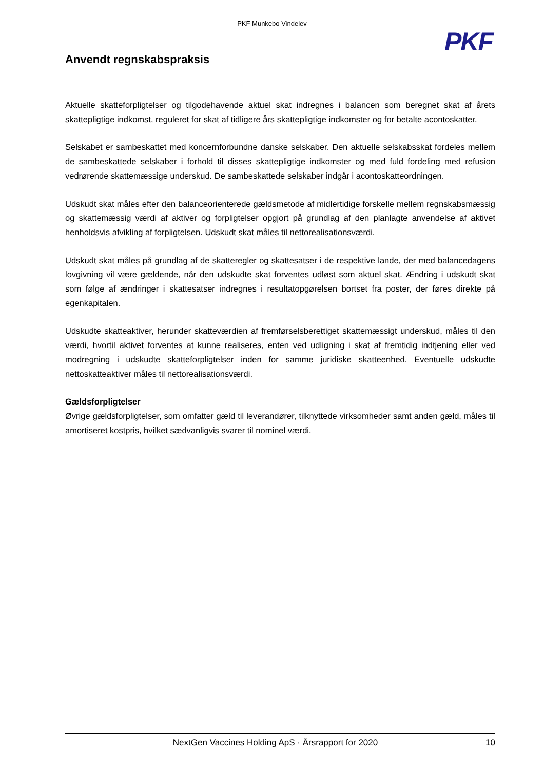PKF Munkebo Vindelev
PKF
Anvendt regnskabspraksis
Aktuelle skatteforpligtelser og tilgodehavende aktuel skat indregnes i balancen som beregnet skat af årets skattepligtige indkomst, reguleret for skat af tidligere års skattepligtige indkomster og for betalte acontoskatter.
Selskabet er sambeskattet med koncernforbundne danske selskaber. Den aktuelle selskabsskat fordeles mellem de sambeskattede selskaber i forhold til disses skattepligtige indkomster og med fuld fordeling med refusion vedrørende skattemæssige underskud. De sambeskattede selskaber indgår i acontoskatteordningen.
Udskudt skat måles efter den balanceorienterede gældsmetode af midlertidige forskelle mellem regnskabsmæssig og skattemæssig værdi af aktiver og forpligtelser opgjort på grundlag af den planlagte anvendelse af aktivet henholdsvis afvikling af forpligtelsen. Udskudt skat måles til nettorealisationsværdi.
Udskudt skat måles på grundlag af de skatteregler og skattesatser i de respektive lande, der med balancedagens lovgivning vil være gældende, når den udskudte skat forventes udløst som aktuel skat. Ændring i udskudt skat som følge af ændringer i skattesatser indregnes i resultatopgørelsen bortset fra poster, der føres direkte på egenkapitalen.
Udskudte skatteaktiver, herunder skatteværdien af fremførselsberettiget skattemæssigt underskud, måles til den værdi, hvortil aktivet forventes at kunne realiseres, enten ved udligning i skat af fremtidig indtjening eller ved modregning i udskudte skatteforpligtelser inden for samme juridiske skatteenhed. Eventuelle udskudte nettoskatteaktiver måles til nettorealisationsværdi.
Gældsforpligtelser
Øvrige gældsforpligtelser, som omfatter gæld til leverandører, tilknyttede virksomheder samt anden gæld, måles til amortiseret kostpris, hvilket sædvanligvis svarer til nominel værdi.
NextGen Vaccines Holding ApS · Årsrapport for 2020 10